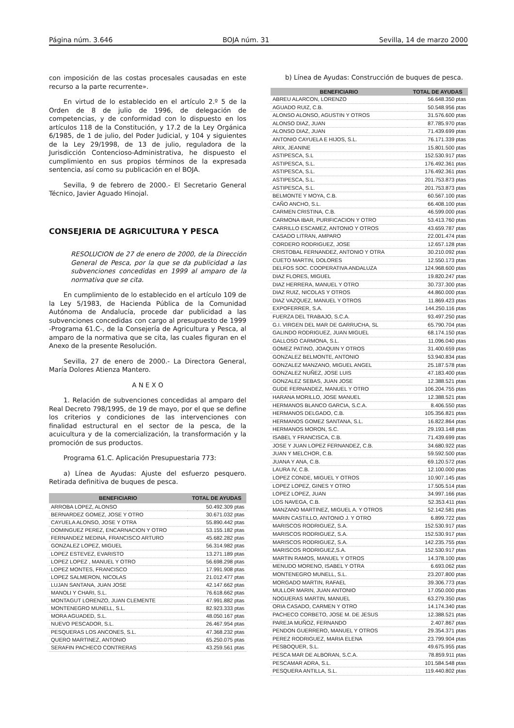Página núm. 3.646 BOJA núm. 31 Sevilla, 14 de marzo 2000
con imposición de las costas procesales causadas en este recurso a la parte recurrente».
En virtud de lo establecido en el artículo 2.º 5 de la Orden de 8 de julio de 1996, de delegación de competencias, y de conformidad con lo dispuesto en los artículos 118 de la Constitución, y 17.2 de la Ley Orgánica 6/1985, de 1 de julio, del Poder Judicial, y 104 y siguientes de la Ley 29/1998, de 13 de julio, reguladora de la Jurisdicción Contencioso-Administrativa, he dispuesto el cumplimiento en sus propios términos de la expresada sentencia, así como su publicación en el BOJA.
Sevilla, 9 de febrero de 2000.- El Secretario General Técnico, Javier Aguado Hinojal.
CONSEJERIA DE AGRICULTURA Y PESCA
RESOLUCION de 27 de enero de 2000, de la Dirección General de Pesca, por la que se da publicidad a las subvenciones concedidas en 1999 al amparo de la normativa que se cita.
En cumplimiento de lo establecido en el artículo 109 de la Ley 5/1983, de Hacienda Pública de la Comunidad Autónoma de Andalucía, procede dar publicidad a las subvenciones concedidas con cargo al presupuesto de 1999 -Programa 61.C-, de la Consejería de Agricultura y Pesca, al amparo de la normativa que se cita, las cuales figuran en el Anexo de la presente Resolución.
Sevilla, 27 de enero de 2000.- La Directora General, María Dolores Atienza Mantero.
A N E X O
1. Relación de subvenciones concedidas al amparo del Real Decreto 798/1995, de 19 de mayo, por el que se define los criterios y condiciones de las intervenciones con finalidad estructural en el sector de la pesca, de la acuicultura y de la comercialización, la transformación y la promoción de sus productos.
Programa 61.C. Aplicación Presupuestaria 773:
a) Línea de Ayudas: Ajuste del esfuerzo pesquero. Retirada definitiva de buques de pesca.
| BENEFICIARIO | TOTAL DE AYUDAS |
| --- | --- |
| ARROBA LOPEZ, ALONSO | 50.492.309 ptas |
| BERNARDEZ GOMEZ, JOSE Y OTRO | 30.671.032 ptas |
| CAYUELA ALONSO, JOSE Y OTRA | 55.890.442 ptas |
| DOMINGUEZ PEREZ, ENCARNACION Y OTRO | 53.155.182 ptas |
| FERNANDEZ MEDINA, FRANCISCO ARTURO | 45.682.282 ptas |
| GONZALEZ LOPEZ, MIGUEL | 56.314.982 ptas |
| LOPEZ ESTEVEZ, EVARISTO | 13.271.189 ptas |
| LOPEZ LOPEZ , MANUEL Y OTRO | 56.698.298 ptas |
| LOPEZ MONTES, FRANCISCO | 17.991.908 ptas |
| LOPEZ SALMERON, NICOLAS | 21.012.477 ptas |
| LUJAN SANTANA, JUAN JOSE | 42.147.662 ptas |
| MANOLI Y CHARI, S.L. | 76.618.662 ptas |
| MONTAGUT LORENZO, JUAN CLEMENTE | 47.991.882 ptas |
| MONTENEGRO MUNELL, S.L. | 82.923.333 ptas |
| MORA AGUADED, S.L. | 48.050.167 ptas |
| NUEVO PESCADOR, S.L. | 26.467.954 ptas |
| PESQUERAS LOS ANCONES, S.L. | 47.368.232 ptas |
| QUERO MARTINEZ, ANTONIO | 65.250.075 ptas |
| SERAFIN PACHECO CONTRERAS | 43.259.561 ptas |
b) Línea de Ayudas: Construcción de buques de pesca.
| BENEFICIARIO | TOTAL DE AYUDAS |
| --- | --- |
| ABREU ALARCON, LORENZO | 56.648.350 ptas |
| AGUADO RUIZ, C.B. | 50.548.956 ptas |
| ALONSO ALONSO, AGUSTIN Y OTROS | 31.576.600 ptas |
| ALONSO DIAZ, JUAN | 87.785.970 ptas |
| ALONSO DIAZ, JUAN | 71.439.699 ptas |
| ANTONIO CAYUELA E HIJOS, S.L. | 76.171.339 ptas |
| ARIX, JEANINE | 15.801.500 ptas |
| ASTIPESCA, S.L | 152.530.917 ptas |
| ASTIPESCA, S.L. | 176.492.361 ptas |
| ASTIPESCA, S.L. | 176.492.361 ptas |
| ASTIPESCA, S.L. | 201.753.873 ptas |
| ASTIPESCA, S.L. | 201.753.873 ptas |
| BELMONTE Y MOYA, C.B. | 60.567.100 ptas |
| CAÑO ANCHO, S.L. | 66.408.100 ptas |
| CARMEN CRISTINA, C.B. | 46.599.000 ptas |
| CARMONA IBAR, PURIFICACION Y OTRO | 53.413.760 ptas |
| CARRILLO ESCAMEZ, ANTONIO Y OTROS | 43.659.787 ptas |
| CASADO LITRAN, AMPARO | 22.001.474 ptas |
| CORDERO RODRIGUEZ, JOSE | 12.657.128 ptas |
| CRISTOBAL FERNANDEZ, ANTONIO Y OTRA | 30.210.092 ptas |
| CUETO MARTIN, DOLORES | 12.550.173 ptas |
| DELFOS SOC. COOPERATIVA ANDALUZA | 124.968.600 ptas |
| DIAZ FLORES, MIGUEL | 19.820.247 ptas |
| DIAZ HERRERA, MANUEL Y OTRO | 30.737.300 ptas |
| DIAZ RUIZ, NICOLAS Y OTROS | 44.860.000 ptas |
| DIAZ VAZQUEZ, MANUEL Y OTROS | 11.869.423 ptas |
| EXPOFERRER, S.A. | 144.250.116 ptas |
| FUERZA DEL TRABAJO, S.C.A. | 93.497.250 ptas |
| G.I. VIRGEN DEL MAR DE GARRUCHA, SL | 65.790.704 ptas |
| GALINDO RODRIGUEZ, JUAN MIGUEL | 68.174.150 ptas |
| GALLOSO CARMONA, S.L. | 11.096.040 ptas |
| GOMEZ PATINO, JOAQUIN Y OTROS | 31.400.659 ptas |
| GONZALEZ BELMONTE, ANTONIO | 53.940.834 ptas |
| GONZALEZ MANZANO, MIGUEL ANGEL | 25.187.578 ptas |
| GONZALEZ NUÑEZ, JOSE LUIS | 47.183.400 ptas |
| GONZALEZ SEBAS, JUAN JOSE | 12.388.521 ptas |
| GUDE FERNANDEZ, MANUEL Y OTRO | 106.204.755 ptas |
| HARANA MORILLO, JOSE MANUEL | 12.388.521 ptas |
| HERMANOS BLANCO GARCIA, S.C.A. | 8.406.550 ptas |
| HERMANOS DELGADO, C.B. | 105.356.821 ptas |
| HERMANOS GOMEZ SANTANA, S.L. | 16.822.864 ptas |
| HERMANOS MORON, S.C. | 29.193.148 ptas |
| ISABEL Y FRANCISCA, C.B. | 71.439.699 ptas |
| JOSE Y JUAN LOPEZ FERNANDEZ, C.B. | 34.680.922 ptas |
| JUAN Y MELCHOR, C.B. | 59.592.500 ptas |
| JUANA Y ANA, C.B. | 69.120.572 ptas |
| LAURA IV, C.B. | 12.100.000 ptas |
| LOPEZ CONDE, MIGUEL Y OTROS | 10.907.145 ptas |
| LOPEZ LOPEZ, GINES Y OTRO | 17.505.514 ptas |
| LOPEZ LOPEZ, JUAN | 34.997.166 ptas |
| LOS NAVEGA, C.B. | 52.353.411 ptas |
| MANZANO MARTINEZ, MIGUEL A. Y OTROS | 52.142.581 ptas |
| MARIN CASTILLO, ANTONIO J. Y OTRO | 6.899.722 ptas |
| MARISCOS RODRIGUEZ, S.A. | 152.530.917 ptas |
| MARISCOS RODRIGUEZ, S.A. | 152.530.917 ptas |
| MARISCOS RODRIGUEZ, S.A. | 142.235.755 ptas |
| MARISCOS RODRIGUEZ,S.A. | 152.530.917 ptas |
| MARTIN RAMOS, MANUEL Y OTROS | 14.378.100 ptas |
| MENUDO MORENO, ISABEL Y OTRA | 6.693.062 ptas |
| MONTENEGRO MUNELL, S.L. | 23.207.800 ptas |
| MORGADO MARTIN, RAFAEL | 39.306.773 ptas |
| MULLOR MARIN, JUAN ANTONIO | 17.050.000 ptas |
| NOGUERAS MARTIN, MANUEL | 63.279.350 ptas |
| ORIA CASADO, CARMEN Y OTRO | 14.174.340 ptas |
| PACHECO CORBETO, JOSE M. DE JESUS | 12.388.521 ptas |
| PAREJA MUÑOZ, FERNANDO | 2.407.867 ptas |
| PENDON GUERRERO, MANUEL Y OTROS | 29.354.371 ptas |
| PEREZ RODRIGUEZ, MARIA ELENA | 23.799.904 ptas |
| PESBOQUER, S.L. | 49.675.955 ptas |
| PESCA MAR DE ALBORAN, S.C.A. | 78.859.911 ptas |
| PESCAMAR ADRA, S.L. | 101.584.548 ptas |
| PESQUERA ANTILLA, S.L. | 119.440.802 ptas |